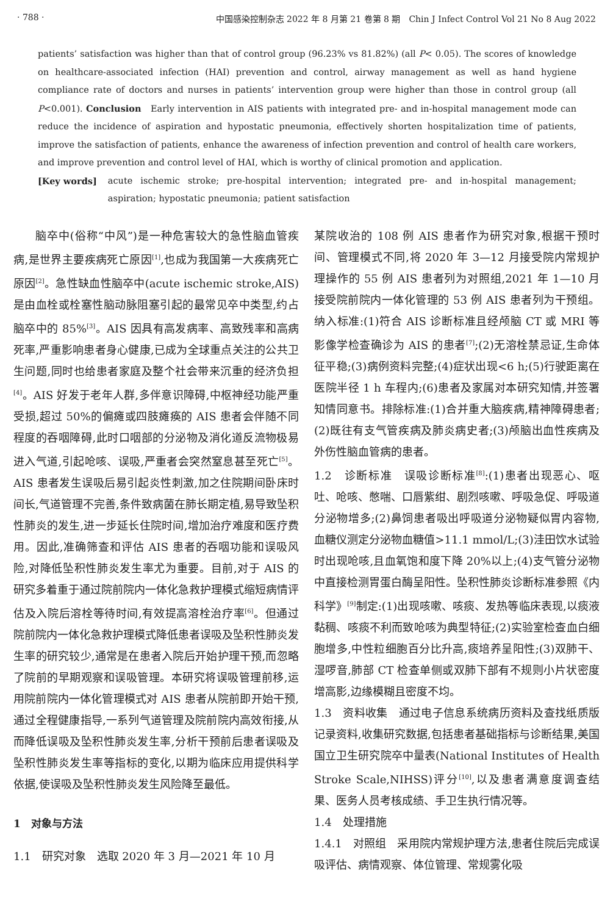· 788 · 中国感染控制杂志 2022 年 8 月第 21 卷第 8 期　Chin J Infect Control Vol 21 No 8 Aug 2022
patients’ satisfaction was higher than that of control group (96.23% vs 81.82%) (all P< 0.05). The scores of knowledge on healthcare-associated infection (HAI) prevention and control, airway management as well as hand hygiene compliance rate of doctors and nurses in patients’ intervention group were higher than those in control group (all P<0.001). Conclusion　Early intervention in AIS patients with integrated pre- and in-hospital management mode can reduce the incidence of aspiration and hypostatic pneumonia, effectively shorten hospitalization time of patients, improve the satisfaction of patients, enhance the awareness of infection prevention and control of health care workers, and improve prevention and control level of HAI, which is worthy of clinical promotion and application.
[Key words] acute ischemic stroke; pre-hospital intervention; integrated pre- and in-hospital management; aspiration; hypostatic pneumonia; patient satisfaction
脑卒中(俗称“中风”)是一种危害较大的急性脑血管疾病,是世界主要疾病死亡原因<sup>[1]</sup>,也成为我国第一大疾病死亡原因<sup>[2]</sup>。急性缺血性脑卒中(acute ischemic stroke,AIS)是由血栓或栓塞性脑动脉阻塞引起的最常见卒中类型,约占脑卒中的 85%<sup>[3]</sup>。AIS 因具有高发病率、高致残率和高病死率,严重影响患者身心健康,已成为全球重点关注的公共卫生问题,同时也给患者家庭及整个社会带来沉重的经济负担<sup>[4]</sup>。AIS 好发于老年人群,多伴意识障碍,中枢神经功能严重受损,超过 50%的偏瘫或四肢瘫痪的 AIS 患者会伴随不同程度的吞咽障碍,此时口咽部的分泌物及消化道反流物极易进入气道,引起呛咳、误吸,严重者会突然窒息甚至死亡<sup>[5]</sup>。AIS 患者发生误吸后易引起炎性刺激,加之住院期间卧床时间长,气道管理不完善,条件致病菌在肺长期定植,易导致坠积性肺炎的发生,进一步延长住院时间,增加治疗难度和医疗费用。因此,准确筛查和评估 AIS 患者的吞咽功能和误吸风险,对降低坠积性肺炎发生率尤为重要。目前,对于 AIS 的研究多着重于通过院前院内一体化急救护理模式缩短病情评估及入院后溶栓等待时间,有效提高溶栓治疗率<sup>[6]</sup>。但通过院前院内一体化急救护理模式降低患者误吸及坠积性肺炎发生率的研究较少,通常是在患者入院后开始护理干预,而忽略了院前的早期观察和误吸管理。本研究将误吸管理前移,运用院前院内一体化管理模式对 AIS 患者从院前即开始干预,通过全程健康指导,一系列气道管理及院前院内高效衔接,从而降低误吸及坠积性肺炎发生率,分析干预前后患者误吸及坠积性肺炎发生率等指标的变化,以期为临床应用提供科学依据,使误吸及坠积性肺炎发生风险降至最低。
1　对象与方法
1.1　研究对象　选取 2020 年 3 月—2021 年 10 月
某院收治的 108 例 AIS 患者作为研究对象,根据干预时间、管理模式不同,将 2020 年 3—12 月接受院内常规护理操作的 55 例 AIS 患者列为对照组,2021 年 1—10 月接受院前院内一体化管理的 53 例 AIS 患者列为干预组。纳入标准:(1)符合 AIS 诊断标准且经颅脑 CT 或 MRI 等影像学检查确诊为 AIS 的患者<sup>[7]</sup>;(2)无溶栓禁忌证,生命体征平稳;(3)病例资料完整;(4)症状出现<6 h;(5)行驶距离在医院半径 1 h 车程内;(6)患者及家属对本研究知情,并签署知情同意书。排除标准:(1)合并重大脑疾病,精神障碍患者;(2)既往有支气管疾病及肺炎病史者;(3)颅脑出血性疾病及外伤性脑血管病的患者。
1.2　诊断标准　误吸诊断标准<sup>[8]</sup>:(1)患者出现恶心、呕吐、呛咳、憋喘、口唇紫绀、剧烈咳嗽、呼吸急促、呼吸道分泌物增多;(2)鼻饲患者吸出呼吸道分泌物疑似胃内容物,血糖仪测定分泌物血糖值>11.1 mmol/L;(3)洼田饮水试验时出现呛咳,且血氧饱和度下降 20%以上;(4)支气管分泌物中直接检测胃蛋白酶呈阳性。坠积性肺炎诊断标准参照《内科学》<sup>[9]</sup>制定:(1)出现咳嗽、咳痰、发热等临床表现,以痰液黏稠、咳痰不利而致呛咳为典型特征;(2)实验室检查血白细胞增多,中性粒细胞百分比升高,痰培养呈阳性;(3)双肺干、湿啰音,肺部 CT 检查单侧或双肺下部有不规则小片状密度增高影,边缘模糊且密度不均。
1.3　资料收集　通过电子信息系统病历资料及查找纸质版记录资料,收集研究数据,包括患者基础指标与诊断结果,美国国立卫生研究院卒中量表(National Institutes of Health Stroke Scale,NIHSS)评分<sup>[10]</sup>,以及患者满意度调查结果、医务人员考核成绩、手卫生执行情况等。
1.4　处理措施
1.4.1　对照组　采用院内常规护理方法,患者住院后完成误吸评估、病情观察、体位管理、常规雾化吸